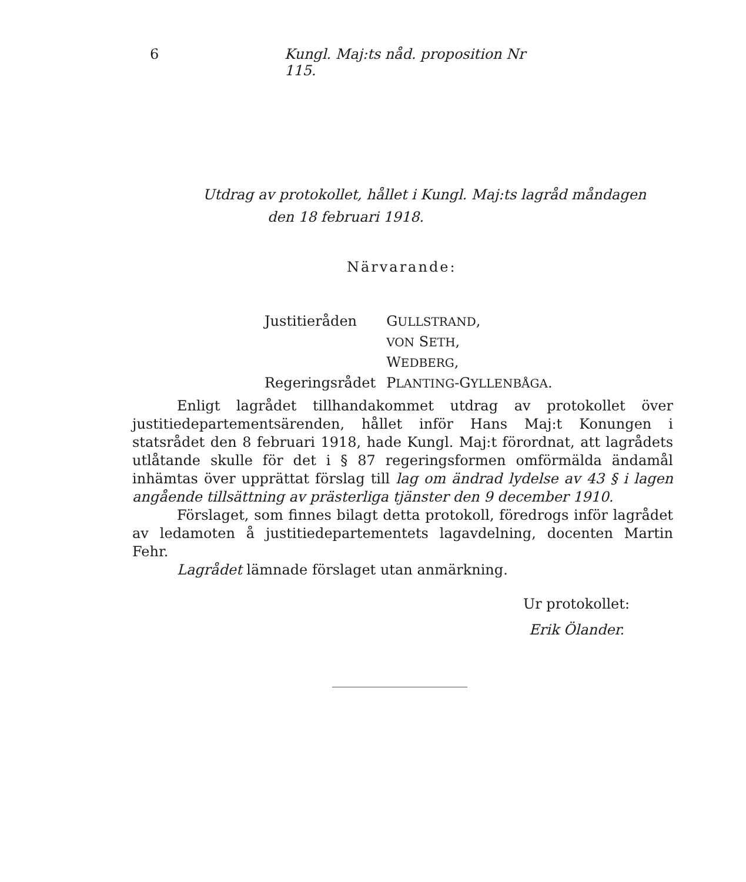6 Kungl. Maj:ts nåd. proposition Nr 115.
Utdrag av protokollet, hållet i Kungl. Maj:ts lagråd måndagen
den 18 februari 1918.
Närvarande:
| Justitieråden | G ULLSTRAND , |
| | VON S ETH , |
| | W EDBERG , |
| Regeringsrådet | P LANTING -G YLLENBÅGA . |
Enligt lagrådet tillhandakommet utdrag av protokollet över justitiedepartementsärenden, hållet inför Hans Maj:t Konungen i statsrådet den 8 februari 1918, hade Kungl. Maj:t förordnat, att lagrådets utlåtande skulle för det i § 87 regeringsformen omförmälda ändamål inhämtas över upprättat förslag till lag om ändrad lydelse av 43 § i lagen angående tillsättning av prästerliga tjänster den 9 december 1910.
Förslaget, som finnes bilagt detta protokoll, föredrogs inför lagrådet av ledamoten å justitiedepartementets lagavdelning, docenten Martin Fehr.
Lagrådet lämnade förslaget utan anmärkning.
Ur protokollet:
Erik Ölander.